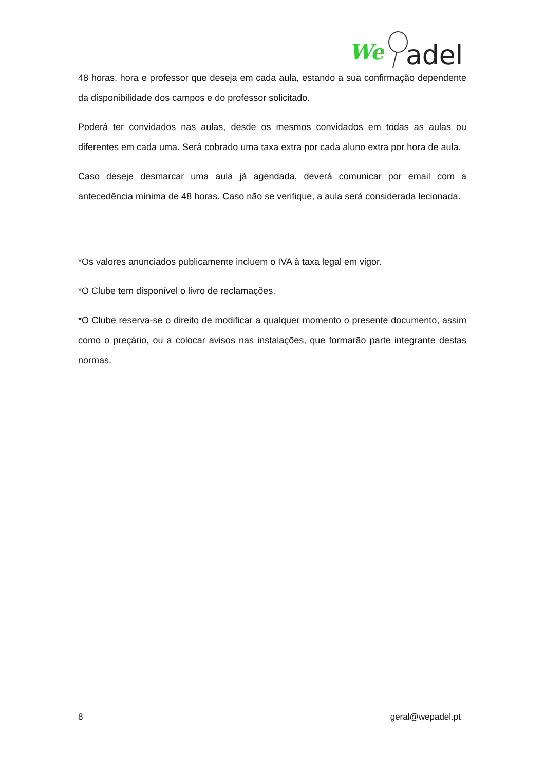We
adel
48 horas, hora e professor que deseja em cada aula, estando a sua confirmação dependente da disponibilidade dos campos e do professor solicitado.
Poderá ter convidados nas aulas, desde os mesmos convidados em todas as aulas ou diferentes em cada uma. Será cobrado uma taxa extra por cada aluno extra por hora de aula.
Caso deseje desmarcar uma aula já agendada, deverá comunicar por email com a antecedência mínima de 48 horas. Caso não se verifique, a aula será considerada lecionada.
*Os valores anunciados publicamente incluem o IVA à taxa legal em vigor.
*O Clube tem disponível o livro de reclamações.
*O Clube reserva-se o direito de modificar a qualquer momento o presente documento, assim como o preçário, ou a colocar avisos nas instalações, que formarão parte integrante destas normas.
8 geral@wepadel.pt